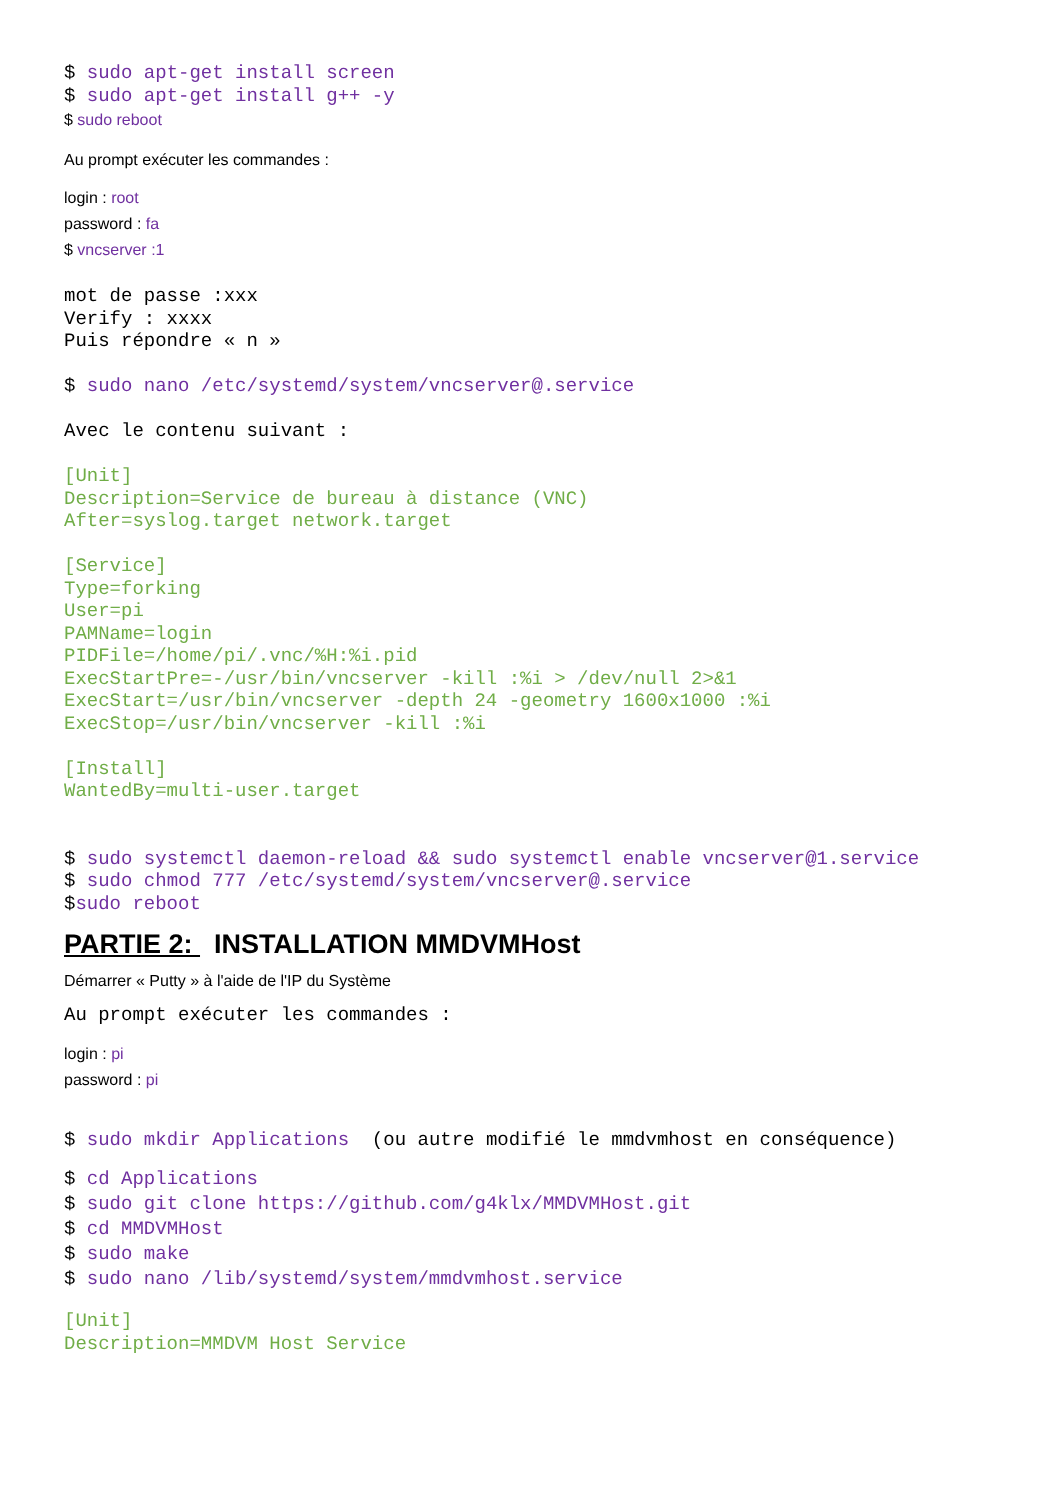$ sudo apt-get install screen $ sudo apt-get install g++ -y
$ sudo reboot
Au prompt exécuter les commandes :
login : root
password : fa
$ vncserver :1
mot de passe :xxx Verify : xxxx Puis répondre « n » $ sudo nano /etc/systemd/system/vncserver@.service Avec le contenu suivant : [Unit] Description=Service de bureau à distance (VNC) After=syslog.target network.target [Service] Type=forking User=pi PAMName=login PIDFile=/home/pi/.vnc/%H:%i.pid ExecStartPre=-/usr/bin/vncserver -kill :%i > /dev/null 2>&1 ExecStart=/usr/bin/vncserver -depth 24 -geometry 1600x1000 :%i ExecStop=/usr/bin/vncserver -kill :%i [Install] WantedBy=multi-user.target $ sudo systemctl daemon-reload && sudo systemctl enable vncserver@1.service $ sudo chmod 777 /etc/systemd/system/vncserver@.service $sudo reboot
PARTIE 2: INSTALLATION MMDVMHost
Démarrer « Putty » à l'aide de l'IP du Système
Au prompt exécuter les commandes :
login : pi
password : pi
$ sudo mkdir Applications (ou autre modifié le mmdvmhost en conséquence)
$ cd Applications $ sudo git clone https://github.com/g4klx/MMDVMHost.git $ cd MMDVMHost $ sudo make $ sudo nano /lib/systemd/system/mmdvmhost.service
[Unit] Description=MMDVM Host Service